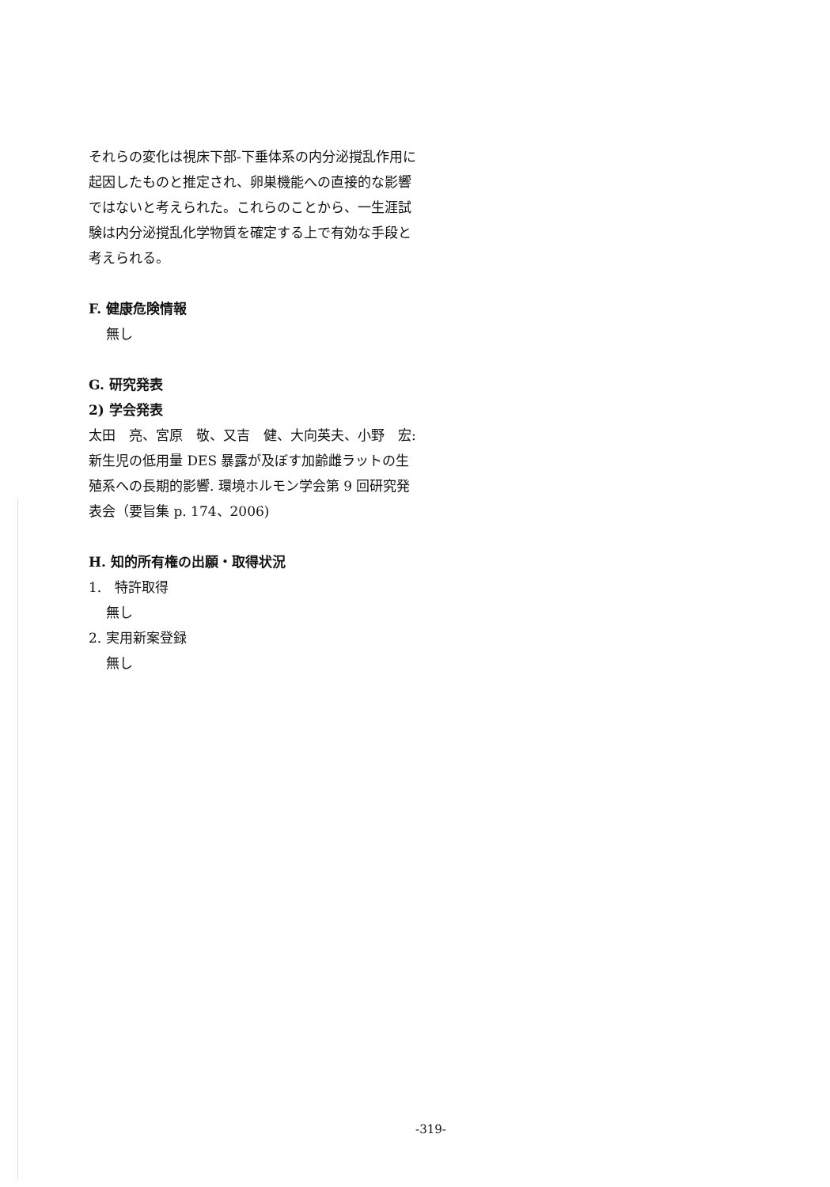それらの変化は視床下部-下垂体系の内分泌撹乱作用に起因したものと推定され、卵巣機能への直接的な影響ではないと考えられた。これらのことから、一生涯試験は内分泌撹乱化学物質を確定する上で有効な手段と考えられる。
F. 健康危険情報
無し
G. 研究発表
2) 学会発表
太田　亮、宮原　敬、又吉　健、大向英夫、小野　宏: 新生児の低用量 DES 暴露が及ぼす加齢雌ラットの生殖系への長期的影響. 環境ホルモン学会第 9 回研究発表会（要旨集 p. 174、2006)
H. 知的所有権の出願・取得状況
1.　特許取得
無し
2. 実用新案登録
無し
-319-